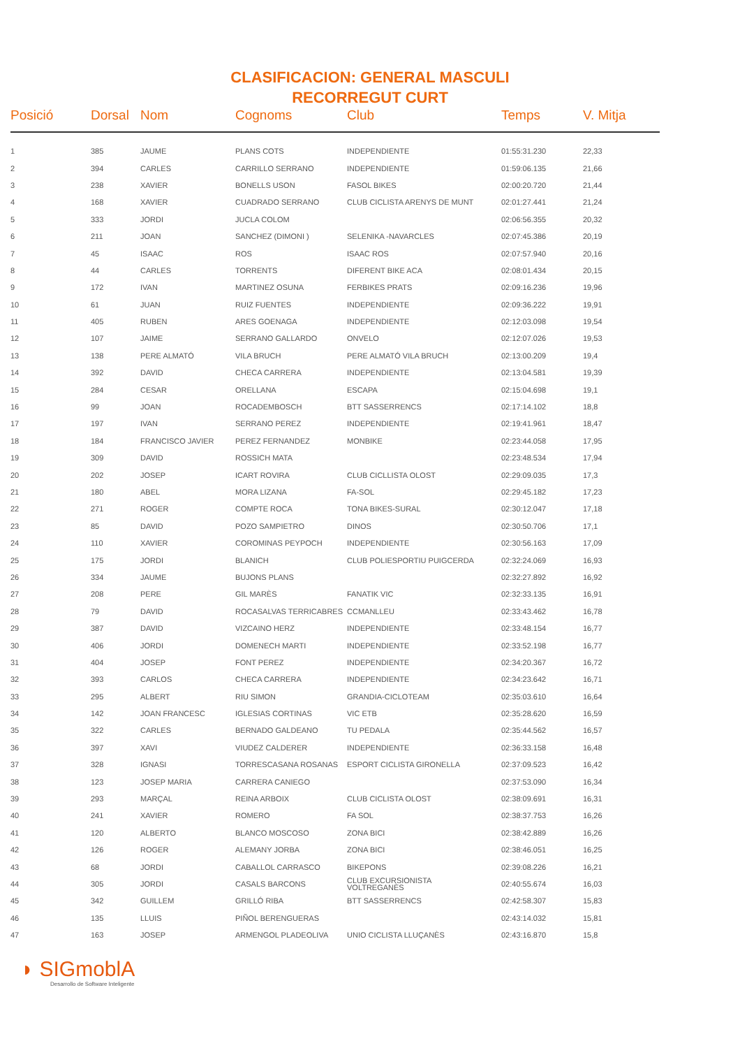CLASIFICACION: GENERAL MASCULI
RECORREGUT CURT
| Posició | Dorsal | Nom | Cognoms | Club | Temps | V. Mitja |
| --- | --- | --- | --- | --- | --- | --- |
| 1 | 385 | JAUME | PLANS COTS | INDEPENDIENTE | 01:55:31.230 | 22,33 |
| 2 | 394 | CARLES | CARRILLO SERRANO | INDEPENDIENTE | 01:59:06.135 | 21,66 |
| 3 | 238 | XAVIER | BONELLS USON | FASOL BIKES | 02:00:20.720 | 21,44 |
| 4 | 168 | XAVIER | CUADRADO SERRANO | CLUB CICLISTA ARENYS DE MUNT | 02:01:27.441 | 21,24 |
| 5 | 333 | JORDI | JUCLA COLOM | | 02:06:56.355 | 20,32 |
| 6 | 211 | JOAN | SANCHEZ (DIMONI ) | SELENIKA -NAVARCLES | 02:07:45.386 | 20,19 |
| 7 | 45 | ISAAC | ROS | ISAAC ROS | 02:07:57.940 | 20,16 |
| 8 | 44 | CARLES | TORRENTS | DIFERENT BIKE ACA | 02:08:01.434 | 20,15 |
| 9 | 172 | IVAN | MARTINEZ OSUNA | FERBIKES PRATS | 02:09:16.236 | 19,96 |
| 10 | 61 | JUAN | RUIZ FUENTES | INDEPENDIENTE | 02:09:36.222 | 19,91 |
| 11 | 405 | RUBEN | ARES GOENAGA | INDEPENDIENTE | 02:12:03.098 | 19,54 |
| 12 | 107 | JAIME | SERRANO GALLARDO | ONVELO | 02:12:07.026 | 19,53 |
| 13 | 138 | PERE ALMATÓ | VILA BRUCH | PERE ALMATÓ VILA BRUCH | 02:13:00.209 | 19,4 |
| 14 | 392 | DAVID | CHECA CARRERA | INDEPENDIENTE | 02:13:04.581 | 19,39 |
| 15 | 284 | CESAR | ORELLANA | ESCAPA | 02:15:04.698 | 19,1 |
| 16 | 99 | JOAN | ROCADEMBOSCH | BTT SASSERRENCS | 02:17:14.102 | 18,8 |
| 17 | 197 | IVAN | SERRANO PEREZ | INDEPENDIENTE | 02:19:41.961 | 18,47 |
| 18 | 184 | FRANCISCO JAVIER | PEREZ FERNANDEZ | MONBIKE | 02:23:44.058 | 17,95 |
| 19 | 309 | DAVID | ROSSICH MATA | | 02:23:48.534 | 17,94 |
| 20 | 202 | JOSEP | ICART ROVIRA | CLUB CICLLISTA OLOST | 02:29:09.035 | 17,3 |
| 21 | 180 | ABEL | MORA LIZANA | FA-SOL | 02:29:45.182 | 17,23 |
| 22 | 271 | ROGER | COMPTE ROCA | TONA BIKES-SURAL | 02:30:12.047 | 17,18 |
| 23 | 85 | DAVID | POZO SAMPIETRO | DINOS | 02:30:50.706 | 17,1 |
| 24 | 110 | XAVIER | COROMINAS PEYPOCH | INDEPENDIENTE | 02:30:56.163 | 17,09 |
| 25 | 175 | JORDI | BLANICH | CLUB POLIESPORTIU PUIGCERDA | 02:32:24.069 | 16,93 |
| 26 | 334 | JAUME | BUJONS PLANS | | 02:32:27.892 | 16,92 |
| 27 | 208 | PERE | GIL MARÈS | FANATIK VIC | 02:32:33.135 | 16,91 |
| 28 | 79 | DAVID | ROCASALVAS TERRICABRES | CCMANLLEU | 02:33:43.462 | 16,78 |
| 29 | 387 | DAVID | VIZCAINO HERZ | INDEPENDIENTE | 02:33:48.154 | 16,77 |
| 30 | 406 | JORDI | DOMENECH MARTI | INDEPENDIENTE | 02:33:52.198 | 16,77 |
| 31 | 404 | JOSEP | FONT PEREZ | INDEPENDIENTE | 02:34:20.367 | 16,72 |
| 32 | 393 | CARLOS | CHECA CARRERA | INDEPENDIENTE | 02:34:23.642 | 16,71 |
| 33 | 295 | ALBERT | RIU SIMON | GRANDIA-CICLOTEAM | 02:35:03.610 | 16,64 |
| 34 | 142 | JOAN FRANCESC | IGLESIAS CORTINAS | VIC ETB | 02:35:28.620 | 16,59 |
| 35 | 322 | CARLES | BERNADO GALDEANO | TU PEDALA | 02:35:44.562 | 16,57 |
| 36 | 397 | XAVI | VIUDEZ CALDERER | INDEPENDIENTE | 02:36:33.158 | 16,48 |
| 37 | 328 | IGNASI | TORRESCASANA ROSANAS | ESPORT CICLISTA GIRONELLA | 02:37:09.523 | 16,42 |
| 38 | 123 | JOSEP MARIA | CARRERA CANIEGO | | 02:37:53.090 | 16,34 |
| 39 | 293 | MARÇAL | REINA ARBOIX | CLUB CICLISTA OLOST | 02:38:09.691 | 16,31 |
| 40 | 241 | XAVIER | ROMERO | FA SOL | 02:38:37.753 | 16,26 |
| 41 | 120 | ALBERTO | BLANCO MOSCOSO | ZONA BICI | 02:38:42.889 | 16,26 |
| 42 | 126 | ROGER | ALEMANY JORBA | ZONA BICI | 02:38:46.051 | 16,25 |
| 43 | 68 | JORDI | CABALLOL CARRASCO | BIKEPONS | 02:39:08.226 | 16,21 |
| 44 | 305 | JORDI | CASALS BARCONS | CLUB EXCURSIONISTA VOLTREGANÈS | 02:40:55.674 | 16,03 |
| 45 | 342 | GUILLEM | GRILLÓ RIBA | BTT SASSERRENCS | 02:42:58.307 | 15,83 |
| 46 | 135 | LLUIS | PIÑOL BERENGUERAS | | 02:43:14.032 | 15,81 |
| 47 | 163 | JOSEP | ARMENGOL PLADEOLIVA | UNIO CICLISTA LLUÇANÈS | 02:43:16.870 | 15,8 |
◗ SIGmoblA
Desarrollo de Software Inteligente